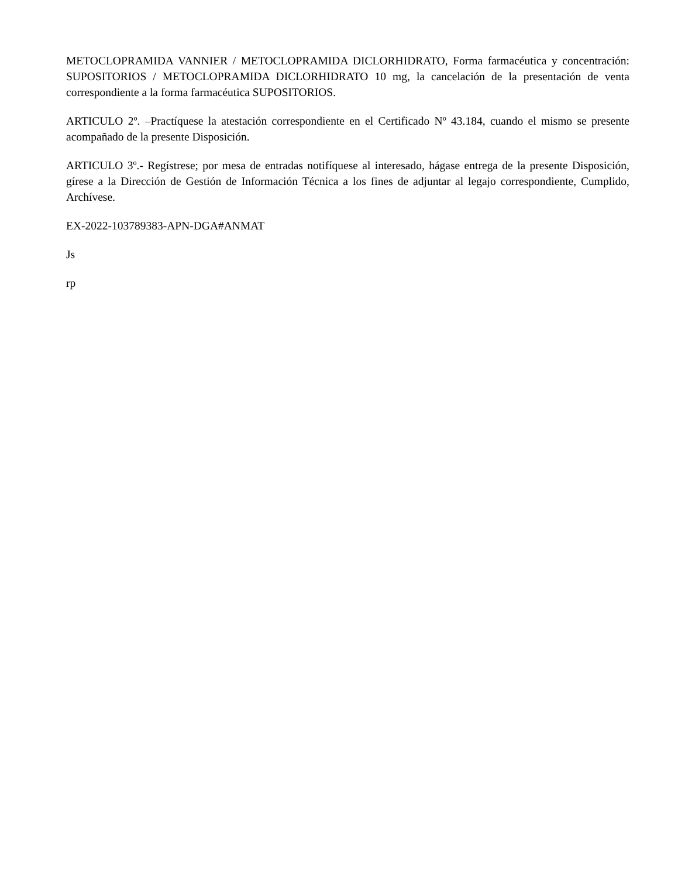METOCLOPRAMIDA VANNIER / METOCLOPRAMIDA DICLORHIDRATO, Forma farmacéutica y concentración: SUPOSITORIOS / METOCLOPRAMIDA DICLORHIDRATO 10 mg, la cancelación de la presentación de venta correspondiente a la forma farmacéutica SUPOSITORIOS.
ARTICULO 2º. –Practíquese la atestación correspondiente en el Certificado Nº 43.184, cuando el mismo se presente acompañado de la presente Disposición.
ARTICULO 3º.- Regístrese; por mesa de entradas notifíquese al interesado, hágase entrega de la presente Disposición, gírese a la Dirección de Gestión de Información Técnica a los fines de adjuntar al legajo correspondiente, Cumplido, Archívese.
EX-2022-103789383-APN-DGA#ANMAT
Js
rp